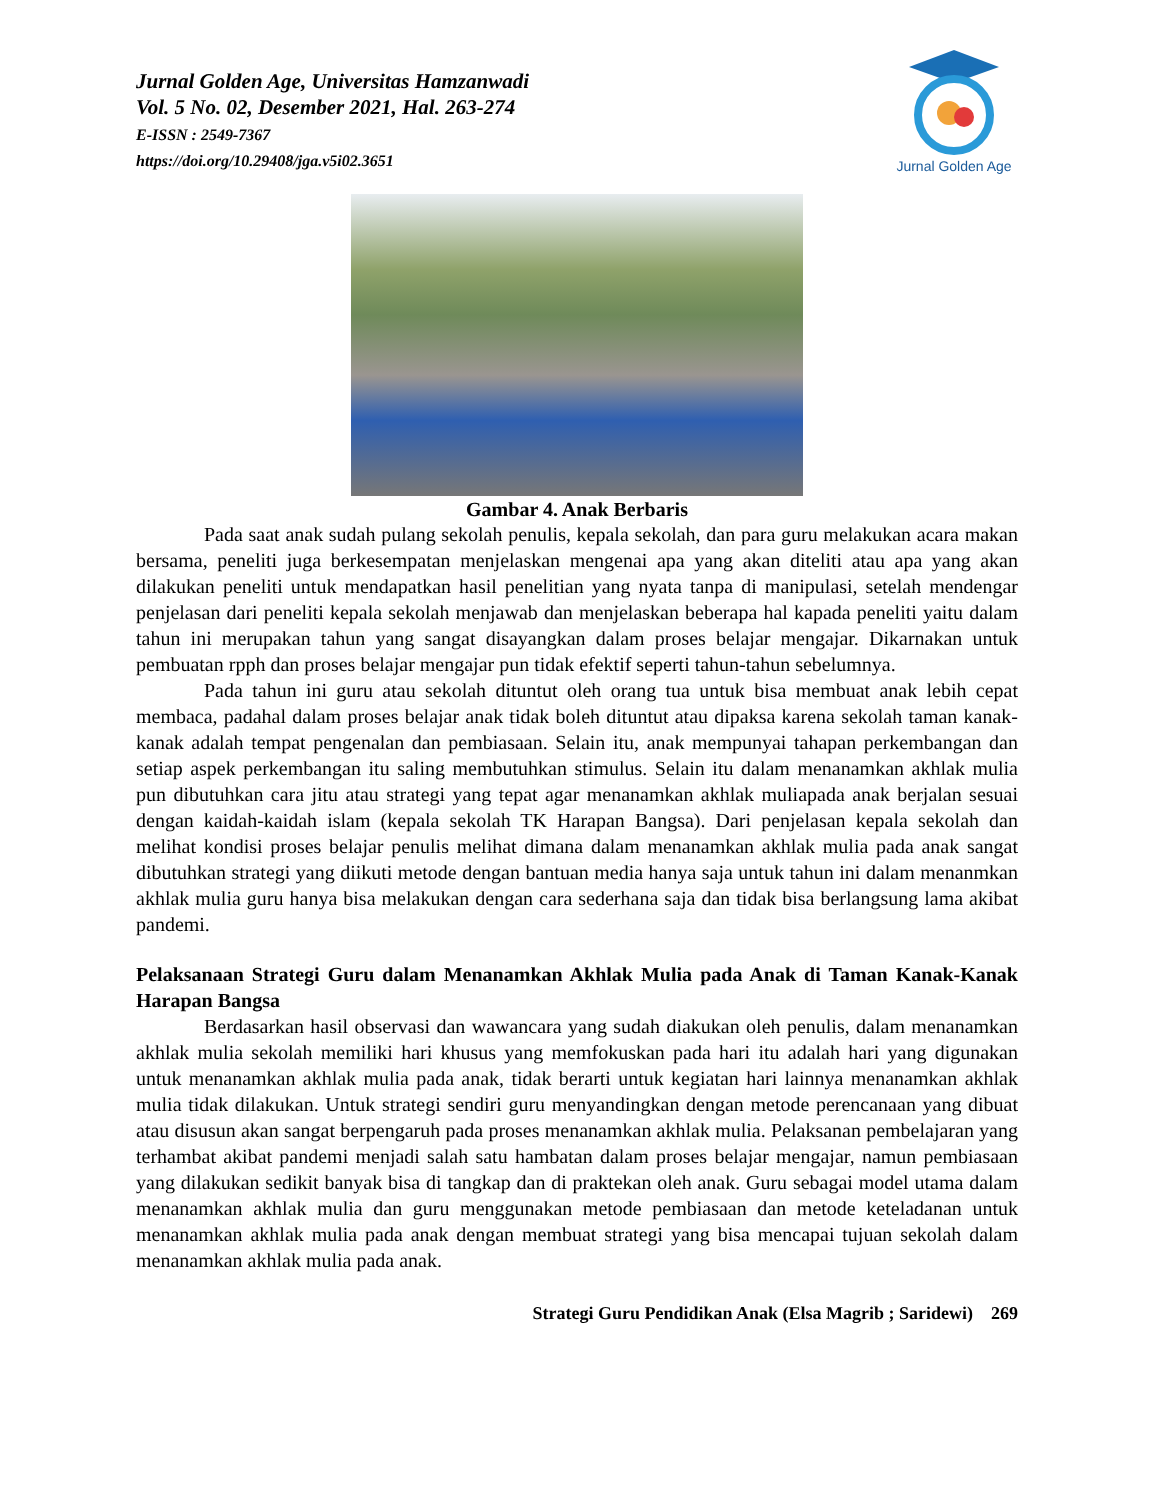Jurnal Golden Age
Jurnal Golden Age, Universitas Hamzanwadi
Vol. 5 No. 02, Desember 2021, Hal. 263-274
E-ISSN : 2549-7367
https://doi.org/10.29408/jga.v5i02.3651
Gambar 4. Anak Berbaris
Pada saat anak sudah pulang sekolah penulis, kepala sekolah, dan para guru melakukan acara makan bersama, peneliti juga berkesempatan menjelaskan mengenai apa yang akan diteliti atau apa yang akan dilakukan peneliti untuk mendapatkan hasil penelitian yang nyata tanpa di manipulasi, setelah mendengar penjelasan dari peneliti kepala sekolah menjawab dan menjelaskan beberapa hal kapada peneliti yaitu dalam tahun ini merupakan tahun yang sangat disayangkan dalam proses belajar mengajar. Dikarnakan untuk pembuatan rpph dan proses belajar mengajar pun tidak efektif seperti tahun-tahun sebelumnya.
Pada tahun ini guru atau sekolah dituntut oleh orang tua untuk bisa membuat anak lebih cepat membaca, padahal dalam proses belajar anak tidak boleh dituntut atau dipaksa karena sekolah taman kanak-kanak adalah tempat pengenalan dan pembiasaan. Selain itu, anak mempunyai tahapan perkembangan dan setiap aspek perkembangan itu saling membutuhkan stimulus. Selain itu dalam menanamkan akhlak mulia pun dibutuhkan cara jitu atau strategi yang tepat agar menanamkan akhlak muliapada anak berjalan sesuai dengan kaidah-kaidah islam (kepala sekolah TK Harapan Bangsa). Dari penjelasan kepala sekolah dan melihat kondisi proses belajar penulis melihat dimana dalam menanamkan akhlak mulia pada anak sangat dibutuhkan strategi yang diikuti metode dengan bantuan media hanya saja untuk tahun ini dalam menanmkan akhlak mulia guru hanya bisa melakukan dengan cara sederhana saja dan tidak bisa berlangsung lama akibat pandemi.
Pelaksanaan Strategi Guru dalam Menanamkan Akhlak Mulia pada Anak di Taman Kanak-Kanak Harapan Bangsa
Berdasarkan hasil observasi dan wawancara yang sudah diakukan oleh penulis, dalam menanamkan akhlak mulia sekolah memiliki hari khusus yang memfokuskan pada hari itu adalah hari yang digunakan untuk menanamkan akhlak mulia pada anak, tidak berarti untuk kegiatan hari lainnya menanamkan akhlak mulia tidak dilakukan. Untuk strategi sendiri guru menyandingkan dengan metode perencanaan yang dibuat atau disusun akan sangat berpengaruh pada proses menanamkan akhlak mulia. Pelaksanan pembelajaran yang terhambat akibat pandemi menjadi salah satu hambatan dalam proses belajar mengajar, namun pembiasaan yang dilakukan sedikit banyak bisa di tangkap dan di praktekan oleh anak. Guru sebagai model utama dalam menanamkan akhlak mulia dan guru menggunakan metode pembiasaan dan metode keteladanan untuk menanamkan akhlak mulia pada anak dengan membuat strategi yang bisa mencapai tujuan sekolah dalam menanamkan akhlak mulia pada anak.
Strategi Guru Pendidikan Anak (Elsa Magrib ; Saridewi) 269